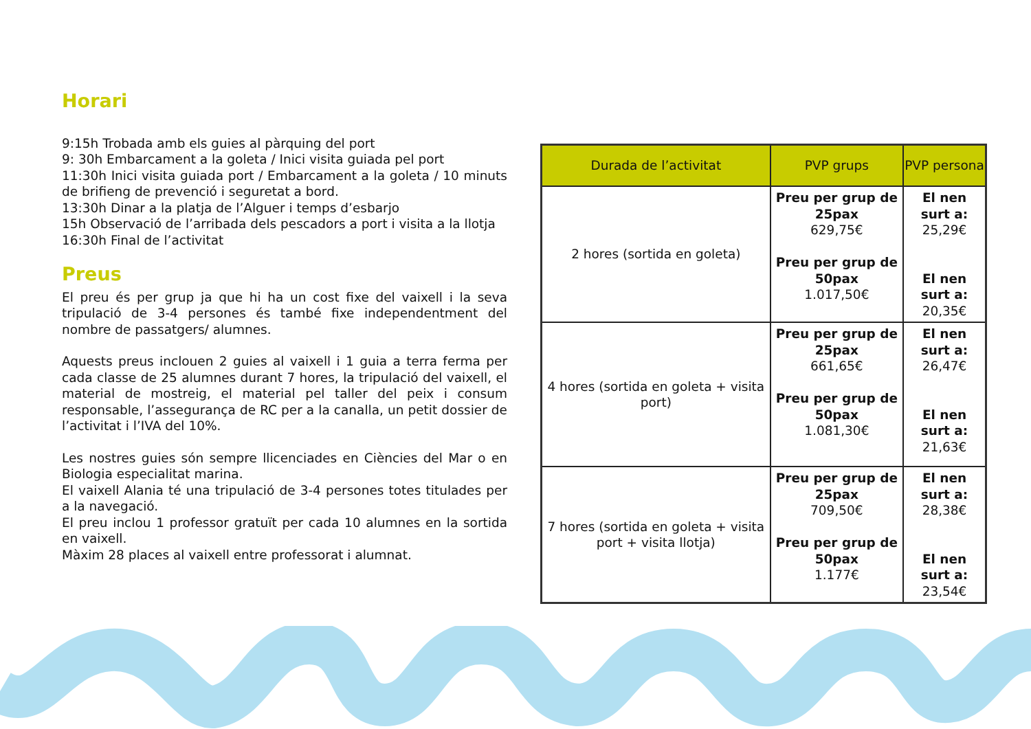Horari
9:15h Trobada amb els guies al pàrquing del port
9: 30h Embarcament a la goleta / Inici visita guiada pel port
11:30h Inici visita guiada port / Embarcament a la goleta / 10 minuts de brifieng de prevenció i seguretat a bord.
13:30h Dinar a la platja de l’Alguer i temps d’esbarjo
15h Observació de l’arribada dels pescadors a port i visita a la llotja
16:30h Final de l’activitat
Preus
El preu és per grup ja que hi ha un cost fixe del vaixell i la seva tripulació de 3-4 persones és també fixe independentment del nombre de passatgers/ alumnes.
Aquests preus inclouen 2 guies al vaixell i 1 guia a terra ferma per cada classe de 25 alumnes durant 7 hores, la tripulació del vaixell, el material de mostreig, el material pel taller del peix i consum responsable, l’assegurança de RC per a la canalla, un petit dossier de l’activitat i l’IVA del 10%.
Les nostres guies són sempre llicenciades en Ciències del Mar o en Biologia especialitat marina.
El vaixell Alania té una tripulació de 3-4 persones totes titulades per a la navegació.
El preu inclou 1 professor gratuït per cada 10 alumnes en la sortida en vaixell.
Màxim 28 places al vaixell entre professorat i alumnat.
| Durada de l’activitat | PVP grups | PVP persona |
| --- | --- | --- |
| 2 hores (sortida en goleta) | Preu per grup de 25pax 629,75€ Preu per grup de 50pax 1.017,50€ | El nen surt a: 25,29€ El nen surt a: 20,35€ |
| 4 hores (sortida en goleta + visita port) | Preu per grup de 25pax 661,65€ Preu per grup de 50pax 1.081,30€ | El nen surt a: 26,47€ El nen surt a: 21,63€ |
| 7 hores (sortida en goleta + visita port + visita llotja) | Preu per grup de 25pax 709,50€ Preu per grup de 50pax 1.177€ | El nen surt a: 28,38€ El nen surt a: 23,54€ |